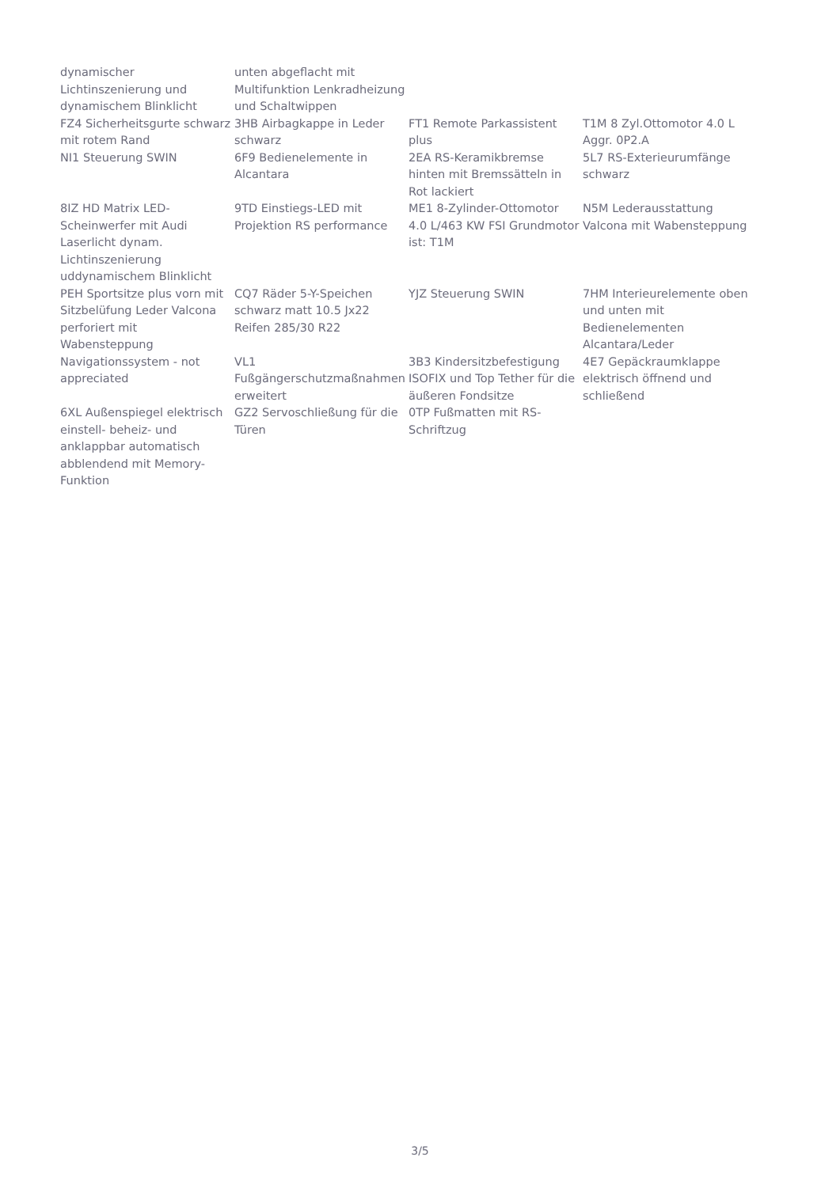| dynamischer Lichtinszenierung und dynamischem Blinklicht | unten abgeflacht mit Multifunktion Lenkradheizung und Schaltwippen | | |
| FZ4 Sicherheitsgurte schwarz mit rotem Rand | 3HB Airbagkappe in Leder schwarz | FT1 Remote Parkassistent plus | T1M 8 Zyl.Ottomotor 4.0 L Aggr. 0P2.A |
| NI1 Steuerung SWIN | 6F9 Bedienelemente in Alcantara | 2EA RS-Keramikbremse hinten mit Bremssätteln in Rot lackiert | 5L7 RS-Exterieurumfänge schwarz |
| 8IZ HD Matrix LED-Scheinwerfer mit Audi Laserlicht dynam. Lichtinszenierung uddynamischem Blinklicht | 9TD Einstiegs-LED mit Projektion RS performance | ME1 8-Zylinder-Ottomotor 4.0 L/463 KW FSI Grundmotor ist: T1M | N5M Lederausstattung Valcona mit Wabensteppung |
| PEH Sportsitze plus vorn mit Sitzbelüfung Leder Valcona perforiert mit Wabensteppung | CQ7 Räder 5-Y-Speichen schwarz matt 10.5 Jx22 Reifen 285/30 R22 | YJZ Steuerung SWIN | 7HM Interieurelemente oben und unten mit Bedienelementen Alcantara/Leder |
| Navigationssystem - not appreciated | VL1 Fußgängerschutzmaßnahmen erweitert | 3B3 Kindersitzbefestigung ISOFIX und Top Tether für die äußeren Fondsitze | 4E7 Gepäckraumklappe elektrisch öffnend und schließend |
| 6XL Außenspiegel elektrisch einstell- beheiz- und anklappbar automatisch abblendend mit Memory-Funktion | GZ2 Servoschließung für die Türen | 0TP Fußmatten mit RS-Schriftzug | |
3/5